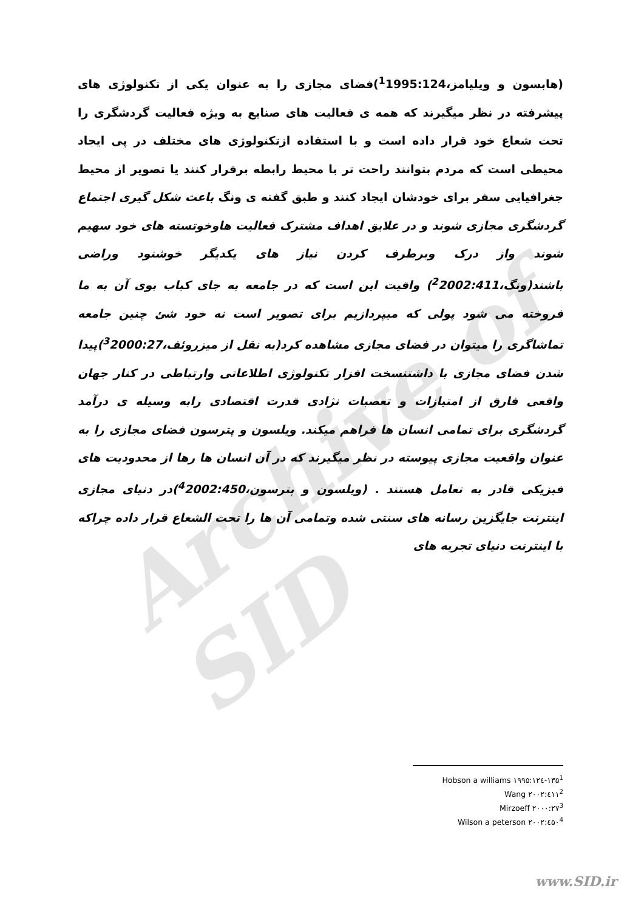Archive of SID
(هابسون و ویلیامز،<sup>1</sup>1995:124)فضای مجازی را به عنوان یکی از تکنولوژی های پیشرفته در نظر میگیرند که همه ی فعالیت های صنایع به ویژه فعالیت گردشگری را تحت شعاع خود قرار داده است و با استفاده ازتکنولوژی های مختلف در پی ایجاد محیطی است که مردم بتوانند راحت تر با محیط رابطه برقرار کنند یا تصویر از محیط جغرافیایی سفر برای خودشان ایجاد کنند و طبق گفته ی ونگ باعث شکل گیری اجتماع گردشگری مجازی شوند و در علایق اهداف مشترک فعالیت هاوخوتسته های خود سهیم شوند واز درک وبرطرف کردن نیاز های یکدیگر خوشنود وراضی باشند(ونگ،<sup>2</sup>2002:411) واقیت این است که در جامعه به جای کباب بوی آن به ما فروخته می شود پولی که میپردازیم برای تصویر است نه خود شئ چنین جامعه تماشاگری را میتوان در فضای مجازی مشاهده کرد(به نقل از میزروئف،<sup>3</sup>2000:27)پیدا شدن فضای مجازی با داشتنسخت افزار تکنولوژی اطلاعاتی وارتباطی در کنار جهان واقعی فارق از امتیازات و تعصبات نژادی قدرت اقتصادی رابه وسیله ی درآمد گردشگری برای تمامی انسان ها فراهم میکند. ویلسون و پترسون فضای مجازی را به عنوان واقعیت مجازی پیوسته در نظر میگیرند که در آن انسان ها رها از محدودیت های فیزیکی قادر به تعامل هستند . (ویلسون و پترسون،<sup>4</sup>2002:450)در دنیای مجازی اینترنت جایگزین رسانه های سنتی شده وتمامی آن ها را تحت الشعاع قرار داده چراکه با اینترنت دنیای تجربه های
Hobson a williams ۱۹۹۵:۱۲٤-۱۳۵<sup>1</sup>
Wang ۲۰۰۲:٤۱۱<sup>2</sup>
Mirzoeff ۲۰۰۰:۲۷<sup>3</sup>
Wilson a peterson ۲۰۰۲:٤۵۰<sup>4</sup>
www.SID.ir